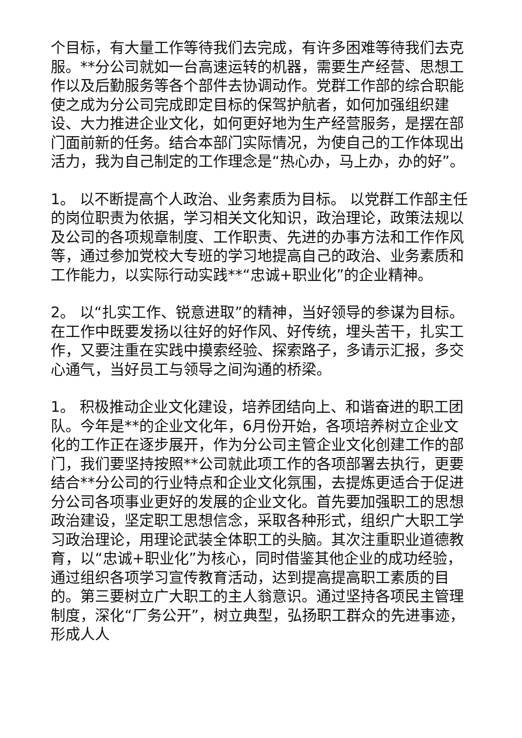个目标，有大量工作等待我们去完成，有许多困难等待我们去克服。**分公司就如一台高速运转的机器，需要生产经营、思想工作以及后勤服务等各个部件去协调动作。党群工作部的综合职能使之成为分公司完成即定目标的保驾护航者，如何加强组织建设、大力推进企业文化，如何更好地为生产经营服务，是摆在部门面前新的任务。结合本部门实际情况，为使自己的工作体现出活力，我为自己制定的工作理念是“热心办，马上办，办的好”。
1。 以不断提高个人政治、业务素质为目标。 以党群工作部主任的岗位职责为依据，学习相关文化知识，政治理论，政策法规以及公司的各项规章制度、工作职责、先进的办事方法和工作作风等，通过参加党校大专班的学习地提高自己的政治、业务素质和工作能力，以实际行动实践**“忠诚+职业化”的企业精神。
2。 以“扎实工作、锐意进取”的精神，当好领导的参谋为目标。 在工作中既要发扬以往好的好作风、好传统，埋头苦干，扎实工作，又要注重在实践中摸索经验、探索路子，多请示汇报，多交心通气，当好员工与领导之间沟通的桥梁。
1。 积极推动企业文化建设，培养团结向上、和谐奋进的职工团队。今年是**的企业文化年，6月份开始，各项培养树立企业文化的工作正在逐步展开，作为分公司主管企业文化创建工作的部门，我们要坚持按照**公司就此项工作的各项部署去执行，更要结合**分公司的行业特点和企业文化氛围，去提炼更适合于促进分公司各项事业更好的发展的企业文化。首先要加强职工的思想政治建设，坚定职工思想信念，采取各种形式，组织广大职工学习政治理论，用理论武装全体职工的头脑。其次注重职业道德教育，以“忠诚+职业化”为核心，同时借鉴其他企业的成功经验，通过组织各项学习宣传教育活动，达到提高提高职工素质的目的。第三要树立广大职工的主人翁意识。通过坚持各项民主管理制度，深化“厂务公开”，树立典型，弘扬职工群众的先进事迹，形成人人